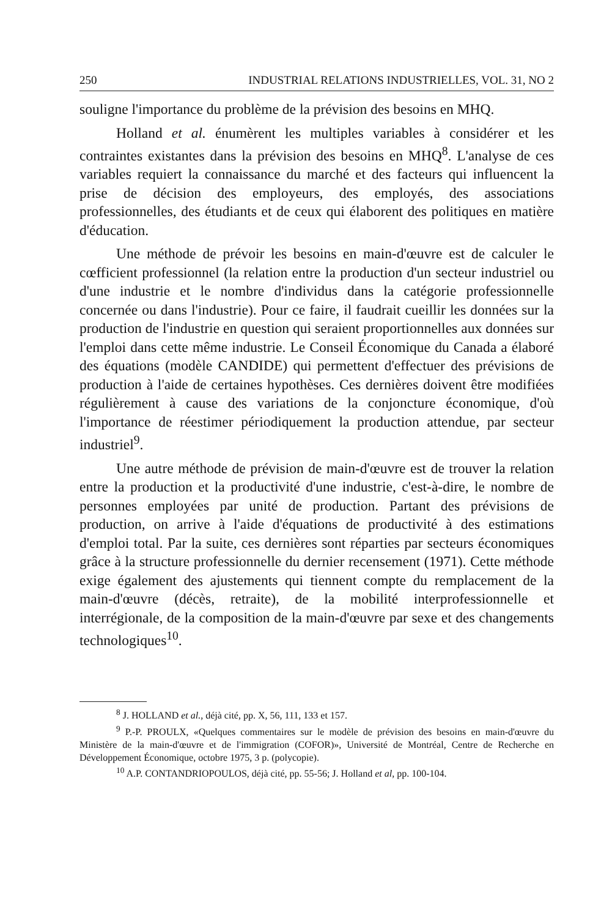250 INDUSTRIAL RELATIONS INDUSTRIELLES, VOL. 31, NO 2
souligne l'importance du problème de la prévision des besoins en MHQ.
Holland et al. énumèrent les multiples variables à considérer et les contraintes existantes dans la prévision des besoins en MHQ<sup>8</sup>. L'analyse de ces variables requiert la connaissance du marché et des facteurs qui influencent la prise de décision des employeurs, des employés, des associations professionnelles, des étudiants et de ceux qui élaborent des politiques en matière d'éducation.
Une méthode de prévoir les besoins en main-d'œuvre est de calculer le cœfficient professionnel (la relation entre la production d'un secteur industriel ou d'une industrie et le nombre d'individus dans la catégorie professionnelle concernée ou dans l'industrie). Pour ce faire, il faudrait cueillir les données sur la production de l'industrie en question qui seraient proportionnelles aux données sur l'emploi dans cette même industrie. Le Conseil Économique du Canada a élaboré des équations (modèle CANDIDE) qui permettent d'effectuer des prévisions de production à l'aide de certaines hypothèses. Ces dernières doivent être modifiées régulièrement à cause des variations de la conjoncture économique, d'où l'importance de réestimer périodiquement la production attendue, par secteur industriel<sup>9</sup>.
Une autre méthode de prévision de main-d'œuvre est de trouver la relation entre la production et la productivité d'une industrie, c'est-à-dire, le nombre de personnes employées par unité de production. Partant des prévisions de production, on arrive à l'aide d'équations de productivité à des estimations d'emploi total. Par la suite, ces dernières sont réparties par secteurs économiques grâce à la structure professionnelle du dernier recensement (1971). Cette méthode exige également des ajustements qui tiennent compte du remplacement de la main-d'œuvre (décès, retraite), de la mobilité interprofessionnelle et interrégionale, de la composition de la main-d'œuvre par sexe et des changements technologiques<sup>10</sup>.
<sup>8</sup> J. HOLLAND et al., déjà cité, pp. X, 56, 111, 133 et 157.
<sup>9</sup> P.-P. PROULX, «Quelques commentaires sur le modèle de prévision des besoins en main-d'œuvre du Ministère de la main-d'œuvre et de l'immigration (COFOR)», Université de Montréal, Centre de Recherche en Développement Économique, octobre 1975, 3 p. (polycopie).
<sup>10</sup> A.P. CONTANDRIOPOULOS, déjà cité, pp. 55-56; J. Holland et al, pp. 100-104.